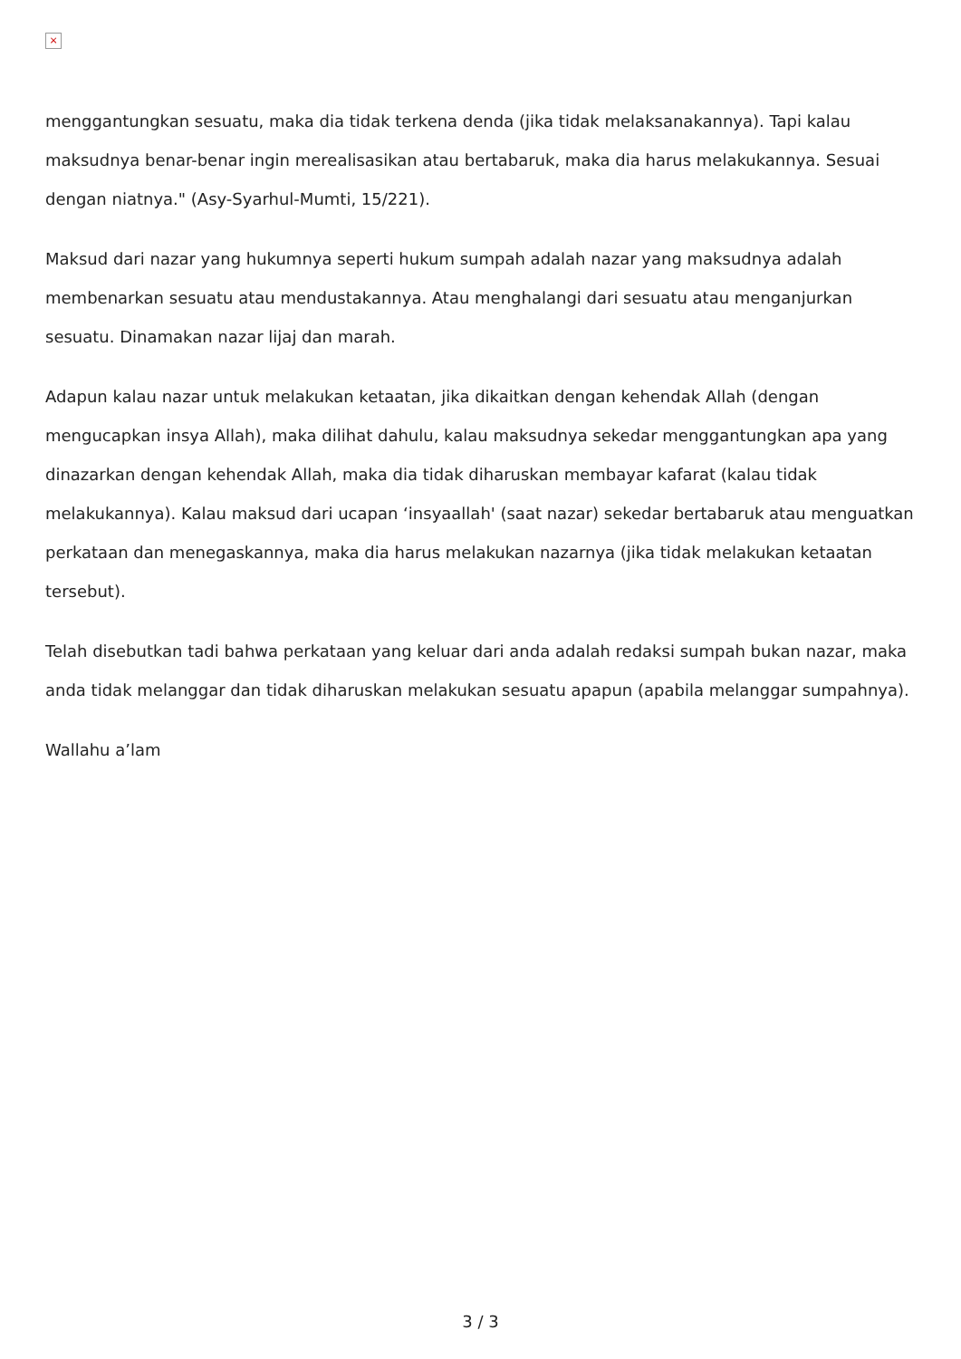×
menggantungkan sesuatu, maka dia tidak terkena denda (jika tidak melaksanakannya). Tapi kalau maksudnya benar-benar ingin merealisasikan atau bertabaruk, maka dia harus melakukannya. Sesuai dengan niatnya." (Asy-Syarhul-Mumti, 15/221).
Maksud dari nazar yang hukumnya seperti hukum sumpah adalah nazar yang maksudnya adalah membenarkan sesuatu atau mendustakannya. Atau menghalangi dari sesuatu atau menganjurkan sesuatu. Dinamakan nazar lijaj dan marah.
Adapun kalau nazar untuk melakukan ketaatan, jika dikaitkan dengan kehendak Allah (dengan mengucapkan insya Allah), maka dilihat dahulu, kalau maksudnya sekedar menggantungkan apa yang dinazarkan dengan kehendak Allah, maka dia tidak diharuskan membayar kafarat (kalau tidak melakukannya). Kalau maksud dari ucapan ‘insyaallah' (saat nazar) sekedar bertabaruk atau menguatkan perkataan dan menegaskannya, maka dia harus melakukan nazarnya (jika tidak melakukan ketaatan tersebut).
Telah disebutkan tadi bahwa perkataan yang keluar dari anda adalah redaksi sumpah bukan nazar, maka anda tidak melanggar dan tidak diharuskan melakukan sesuatu apapun (apabila melanggar sumpahnya).
Wallahu a’lam
3 / 3